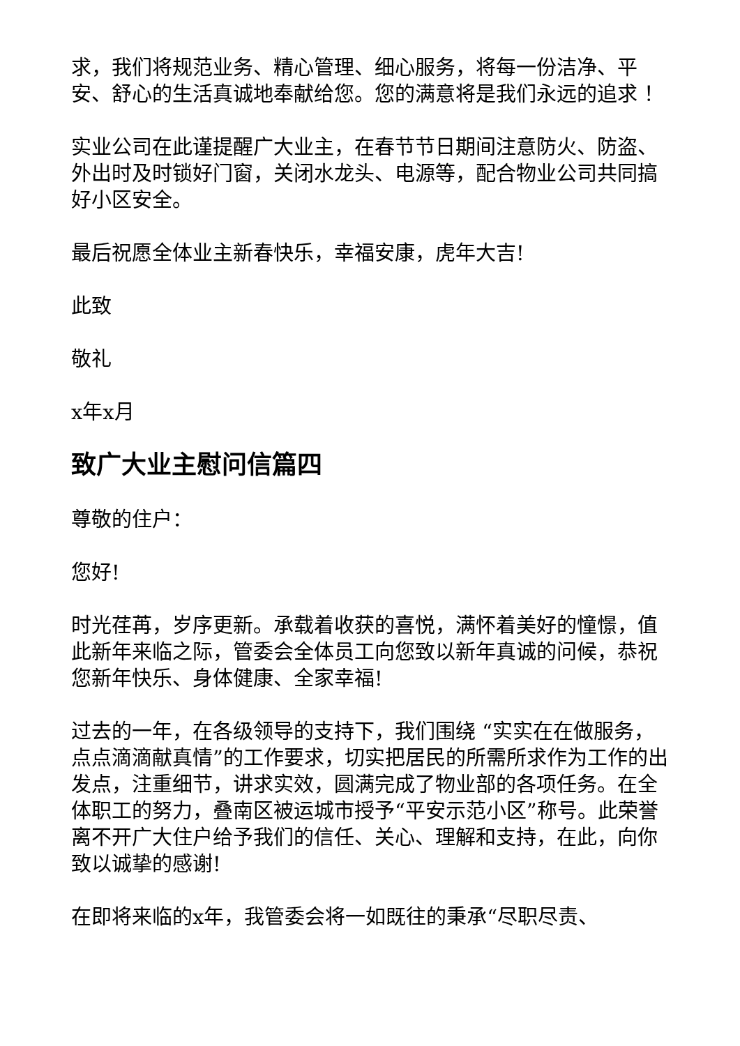求，我们将规范业务、精心管理、细心服务，将每一份洁净、平安、舒心的生活真诚地奉献给您。您的满意将是我们永远的追求 ！
实业公司在此谨提醒广大业主，在春节节日期间注意防火、防盗、外出时及时锁好门窗，关闭水龙头、电源等，配合物业公司共同搞好小区安全。
最后祝愿全体业主新春快乐，幸福安康，虎年大吉!
此致
敬礼
x年x月
致广大业主慰问信篇四
尊敬的住户：
您好!
时光荏苒，岁序更新。承载着收获的喜悦，满怀着美好的憧憬，值此新年来临之际，管委会全体员工向您致以新年真诚的问候，恭祝您新年快乐、身体健康、全家幸福!
过去的一年，在各级领导的支持下，我们围绕 “实实在在做服务，点点滴滴献真情”的工作要求，切实把居民的所需所求作为工作的出发点，注重细节，讲求实效，圆满完成了物业部的各项任务。在全体职工的努力，叠南区被运城市授予“平安示范小区”称号。此荣誉离不开广大住户给予我们的信任、关心、理解和支持，在此，向你致以诚挚的感谢!
在即将来临的x年，我管委会将一如既往的秉承“尽职尽责、